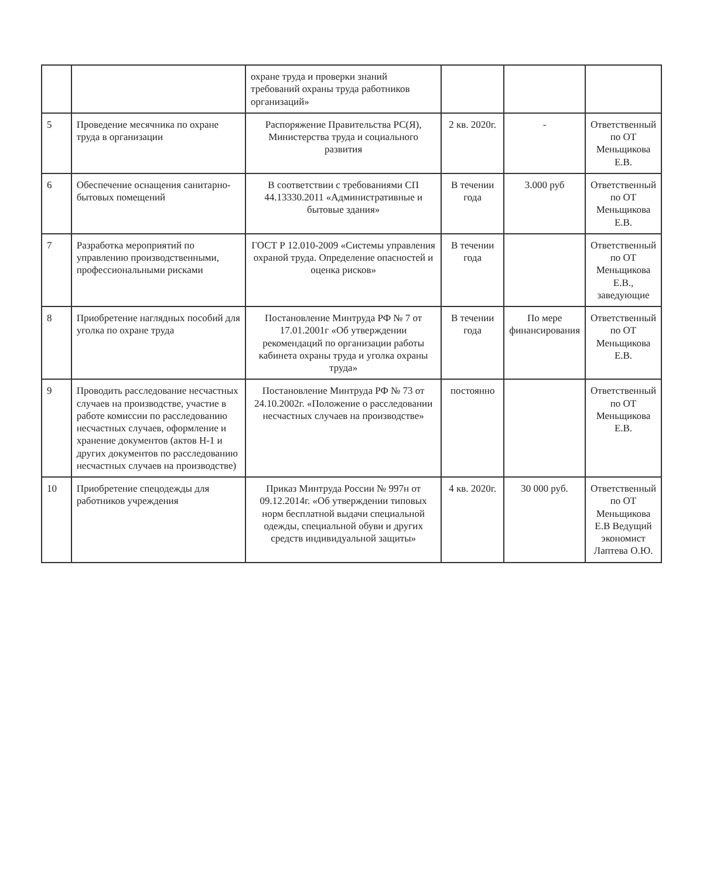| | | охране труда и проверки знаний требований охраны труда работников организаций» | | | |
| 5 | Проведение месячника по охране труда в организации | Распоряжение Правительства РС(Я), Министерства труда и социального развития | 2 кв. 2020г. | - | Ответственный по ОТ Меньщикова Е.В. |
| 6 | Обеспечение оснащения санитарно-бытовых помещений | В соответствии с требованиями СП 44.13330.2011 «Административные и бытовые здания» | В течении года | 3.000 руб | Ответственный по ОТ Меньщикова Е.В. |
| 7 | Разработка мероприятий по управлению производственными, профессиональными рисками | ГОСТ Р 12.010-2009 «Системы управления охраной труда. Определение опасностей и оценка рисков» | В течении года | | Ответственный по ОТ Меньщикова Е.В., заведующие |
| 8 | Приобретение наглядных пособий для уголка по охране труда | Постановление Минтруда РФ № 7 от 17.01.2001г «Об утверждении рекомендаций по организации работы кабинета охраны труда и уголка охраны труда» | В течении года | По мере финансирования | Ответственный по ОТ Меньщикова Е.В. |
| 9 | Проводить расследование несчастных случаев на производстве, участие в работе комиссии по расследованию несчастных случаев, оформление и хранение документов (актов Н-1 и других документов по расследованию несчастных случаев на производстве) | Постановление Минтруда РФ № 73 от 24.10.2002г. «Положение о расследовании несчастных случаев на производстве» | постоянно | | Ответственный по ОТ Меньщикова Е.В. |
| 10 | Приобретение спецодежды для работников учреждения | Приказ Минтруда России № 997н от 09.12.2014г. «Об утверждении типовых норм бесплатной выдачи специальной одежды, специальной обуви и других средств индивидуальной защиты» | 4 кв. 2020г. | 30 000 руб. | Ответственный по ОТ Меньщикова Е.В Ведущий экономист Лаптева О.Ю. |